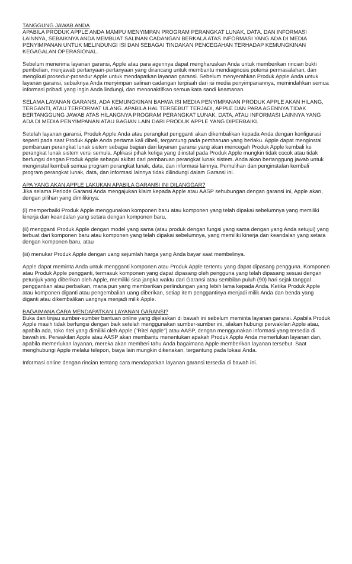TANGGUNG JAWAB ANDA
APABILA PRODUK APPLE ANDA MAMPU MENYIMPAN PROGRAM PERANGKAT LUNAK, DATA, DAN INFORMASI LAINNYA, SEBAIKNYA ANDA MEMBUAT SALINAN CADANGAN BERKALA ATAS INFORMASI YANG ADA DI MEDIA PENYIMPANAN UNTUK MELINDUNGI ISI DAN SEBAGAI TINDAKAN PENCEGAHAN TERHADAP KEMUNGKINAN KEGAGALAN OPERASIONAL.
Sebelum menerima layanan garansi, Apple atau para agennya dapat mengharuskan Anda untuk memberikan rincian bukti pembelian, menjawab pertanyaan-pertanyaan yang dirancang untuk membantu mendiagnosis potensi permasalahan, dan mengikuti prosedur-prosedur Apple untuk mendapatkan layanan garansi. Sebelum menyerahkan Produk Apple Anda untuk layanan garansi, sebaiknya Anda menyimpan salinan cadangan terpisah dari isi media penyimpanannya, memindahkan semua informasi pribadi yang ingin Anda lindungi, dan menonaktifkan semua kata sandi keamanan.
SELAMA LAYANAN GARANSI, ADA KEMUNGKINAN BAHWA ISI MEDIA PENYIMPANAN PRODUK APPLE AKAN HILANG, TERGANTI, ATAU TERFORMAT ULANG. APABILA HAL TERSEBUT TERJADI, APPLE DAN PARA AGENNYA TIDAK BERTANGGUNG JAWAB ATAS HILANGNYA PROGRAM PERANGKAT LUNAK, DATA, ATAU INFORMASI LAINNYA YANG ADA DI MEDIA PENYIMPANAN ATAU BAGIAN LAIN DARI PRODUK APPLE YANG DIPERBAIKI.
Setelah layanan garansi, Produk Apple Anda atau perangkat pengganti akan dikembalikan kepada Anda dengan konfigurasi seperti pada saat Produk Apple Anda pertama kali dibeli, tergantung pada pembaruan yang berlaku. Apple dapat menginstal pembaruan perangkat lunak sistem sebagai bagian dari layanan garansi yang akan mencegah Produk Apple kembali ke perangkat lunak sistem versi semula. Aplikasi pihak ketiga yang diinstal pada Produk Apple mungkin tidak cocok atau tidak berfungsi dengan Produk Apple sebagai akibat dari pembaruan perangkat lunak sistem. Anda akan bertanggung jawab untuk menginstal kembali semua program perangkat lunak, data, dan informasi lainnya. Pemulihan dan penginstalan kembali program perangkat lunak, data, dan informasi lainnya tidak dilindungi dalam Garansi ini.
APA YANG AKAN APPLE LAKUKAN APABILA GARANSI INI DILANGGAR?
Jika selama Periode Garansi Anda mengajukan klaim kepada Apple atau AASP sehubungan dengan garansi ini, Apple akan, dengan pilihan yang dimilikinya:
(i) memperbaiki Produk Apple menggunakan komponen baru atau komponen yang telah dipakai sebelumnya yang memiliki kinerja dan keandalan yang setara dengan komponen baru,
(ii) mengganti Produk Apple dengan model yang sama (atau produk dengan fungsi yang sama dengan yang Anda setujui) yang terbuat dari komponen baru atau komponen yang telah dipakai sebelumnya, yang memiliki kinerja dan keandalan yang setara dengan komponen baru, atau
(iii) menukar Produk Apple dengan uang sejumlah harga yang Anda bayar saat membelinya.
Apple dapat meminta Anda untuk mengganti komponen atau Produk Apple tertentu yang dapat dipasang pengguna. Komponen atau Produk Apple pengganti, termasuk komponen yang dapat dipasang oleh pengguna yang telah dipasang sesuai dengan petunjuk yang diberikan oleh Apple, memiliki sisa jangka waktu dari Garansi atau sembilan puluh (90) hari sejak tanggal penggantian atau perbaikan, mana pun yang memberikan perlindungan yang lebih lama kepada Anda. Ketika Produk Apple atau komponen diganti atau pengembalian uang diberikan, setiap item penggantinya menjadi milik Anda dan benda yang diganti atau dikembalikan uangnya menjadi milik Apple.
BAGAIMANA CARA MENDAPATKAN LAYANAN GARANSI?
Buka dan tinjau sumber-sumber bantuan online yang dijelaskan di bawah ini sebelum meminta layanan garansi. Apabila Produk Apple masih tidak berfungsi dengan baik setelah menggunakan sumber-sumber ini, silakan hubungi perwakilan Apple atau, apabila ada, toko ritel yang dimiliki oleh Apple ("Ritel Apple") atau AASP, dengan menggunakan informasi yang tersedia di bawah ini. Perwakilan Apple atau AASP akan membantu menentukan apakah Produk Apple Anda memerlukan layanan dan, apabila memerlukan layanan, mereka akan memberi tahu Anda bagaimana Apple memberikan layanan tersebut. Saat menghubungi Apple melalui telepon, biaya lain mungkin dikenakan, tergantung pada lokasi Anda.
Informasi online dengan rincian tentang cara mendapatkan layanan garansi tersedia di bawah ini.